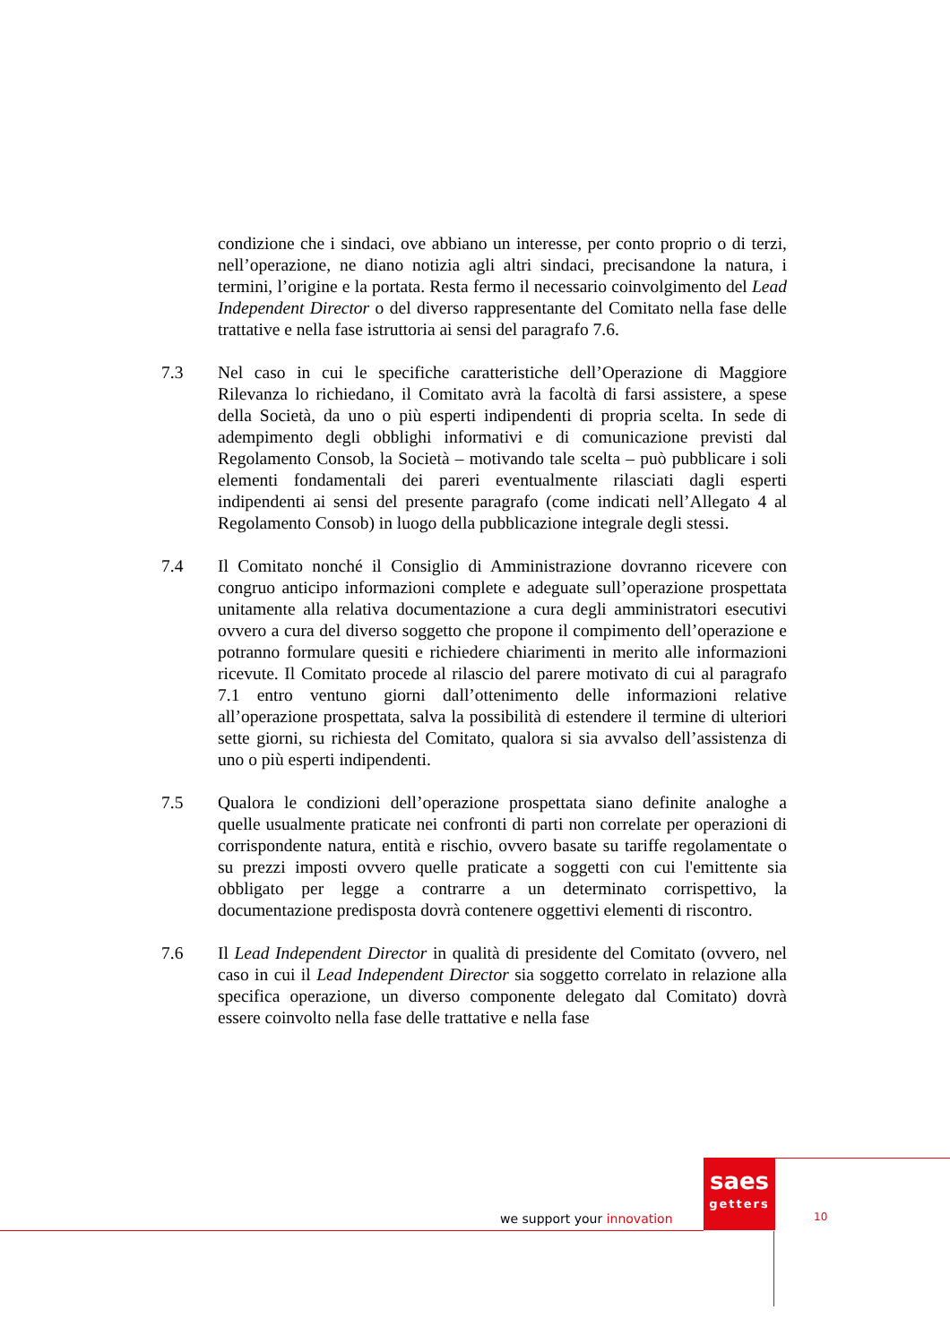condizione che i sindaci, ove abbiano un interesse, per conto proprio o di terzi, nell’operazione, ne diano notizia agli altri sindaci, precisandone la natura, i termini, l’origine e la portata. Resta fermo il necessario coinvolgimento del Lead Independent Director o del diverso rappresentante del Comitato nella fase delle trattative e nella fase istruttoria ai sensi del paragrafo 7.6.
7.3 Nel caso in cui le specifiche caratteristiche dell’Operazione di Maggiore Rilevanza lo richiedano, il Comitato avrà la facoltà di farsi assistere, a spese della Società, da uno o più esperti indipendenti di propria scelta. In sede di adempimento degli obblighi informativi e di comunicazione previsti dal Regolamento Consob, la Società – motivando tale scelta – può pubblicare i soli elementi fondamentali dei pareri eventualmente rilasciati dagli esperti indipendenti ai sensi del presente paragrafo (come indicati nell’Allegato 4 al Regolamento Consob) in luogo della pubblicazione integrale degli stessi.
7.4 Il Comitato nonché il Consiglio di Amministrazione dovranno ricevere con congruo anticipo informazioni complete e adeguate sull’operazione prospettata unitamente alla relativa documentazione a cura degli amministratori esecutivi ovvero a cura del diverso soggetto che propone il compimento dell’operazione e potranno formulare quesiti e richiedere chiarimenti in merito alle informazioni ricevute. Il Comitato procede al rilascio del parere motivato di cui al paragrafo 7.1 entro ventuno giorni dall’ottenimento delle informazioni relative all’operazione prospettata, salva la possibilità di estendere il termine di ulteriori sette giorni, su richiesta del Comitato, qualora si sia avvalso dell’assistenza di uno o più esperti indipendenti.
7.5 Qualora le condizioni dell’operazione prospettata siano definite analoghe a quelle usualmente praticate nei confronti di parti non correlate per operazioni di corrispondente natura, entità e rischio, ovvero basate su tariffe regolamentate o su prezzi imposti ovvero quelle praticate a soggetti con cui l'emittente sia obbligato per legge a contrarre a un determinato corrispettivo, la documentazione predisposta dovrà contenere oggettivi elementi di riscontro.
7.6 Il Lead Independent Director in qualità di presidente del Comitato (ovvero, nel caso in cui il Lead Independent Director sia soggetto correlato in relazione alla specifica operazione, un diverso componente delegato dal Comitato) dovrà essere coinvolto nella fase delle trattative e nella fase
we support your innovation
saes
getters
10